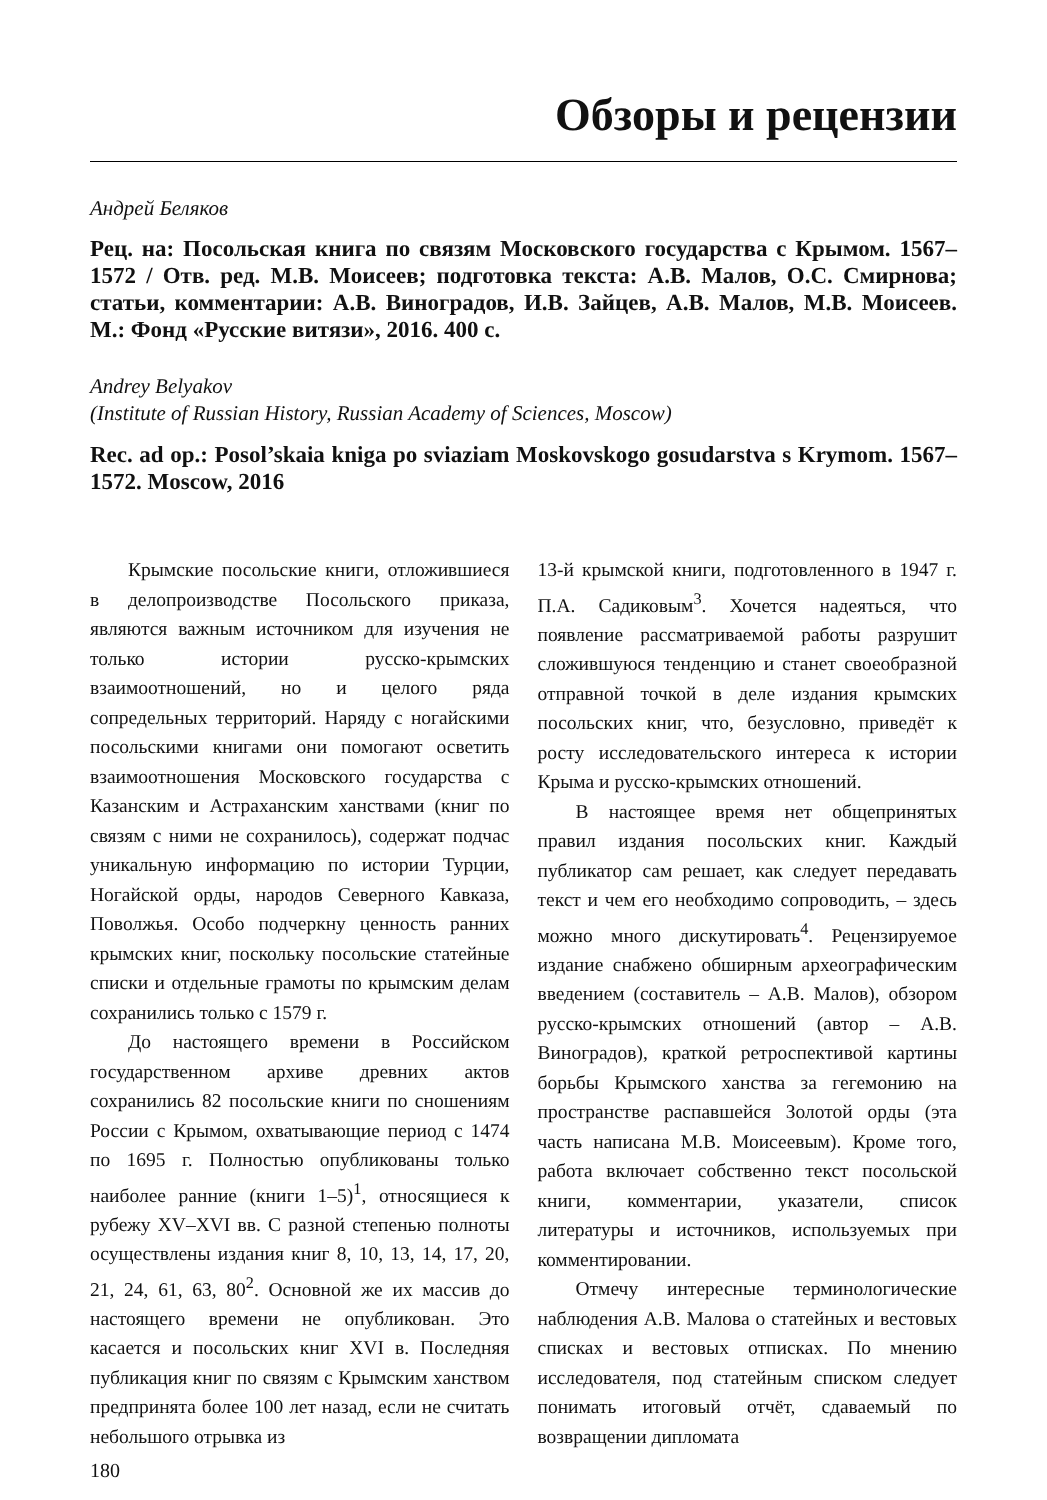Обзоры и рецензии
Андрей Беляков
Рец. на: Посольская книга по связям Московского государства с Крымом. 1567–1572 / Отв. ред. М.В. Моисеев; подготовка текста: А.В. Малов, О.С. Смирнова; статьи, комментарии: А.В. Виноградов, И.В. Зайцев, А.В. Малов, М.В. Моисеев. М.: Фонд «Русские витязи», 2016. 400 с.
Andrey Belyakov
(Institute of Russian History, Russian Academy of Sciences, Moscow)
Rec. ad op.: Posol’skaia kniga po sviaziam Moskovskogo gosudarstva s Krymom. 1567–1572. Moscow, 2016
Крымские посольские книги, отложившиеся в делопроизводстве Посольского приказа, являются важным источником для изучения не только истории русско-крымских взаимоотношений, но и целого ряда сопредельных территорий. Наряду с ногайскими посольскими книгами они помогают осветить взаимоотношения Московского государства с Казанским и Астраханским ханствами (книг по связям с ними не сохранилось), содержат подчас уникальную информацию по истории Турции, Ногайской орды, народов Северного Кавказа, Поволжья. Особо подчеркну ценность ранних крымских книг, поскольку посольские статейные списки и отдельные грамоты по крымским делам сохранились только с 1579 г.
До настоящего времени в Российском государственном архиве древних актов сохранились 82 посольские книги по сношениям России с Крымом, охватывающие период с 1474 по 1695 г. Полностью опубликованы только наиболее ранние (книги 1–5)<sup>1</sup>, относящиеся к рубежу XV–XVI вв. С разной степенью полноты осуществлены издания книг 8, 10, 13, 14, 17, 20, 21, 24, 61, 63, 80<sup>2</sup>. Основной же их массив до настоящего времени не опубликован. Это касается и посольских книг XVI в. Последняя публикация книг по связям с Крымским ханством предпринята более 100 лет назад, если не считать небольшого отрывка из
13-й крымской книги, подготовленного в 1947 г. П.А. Садиковым<sup>3</sup>. Хочется надеяться, что появление рассматриваемой работы разрушит сложившуюся тенденцию и станет своеобразной отправной точкой в деле издания крымских посольских книг, что, безусловно, приведёт к росту исследовательского интереса к истории Крыма и русско-крымских отношений.
В настоящее время нет общепринятых правил издания посольских книг. Каждый публикатор сам решает, как следует передавать текст и чем его необходимо сопроводить, – здесь можно много дискутировать<sup>4</sup>. Рецензируемое издание снабжено обширным археографическим введением (составитель – А.В. Малов), обзором русско-крымских отношений (автор – А.В. Виноградов), краткой ретроспективой картины борьбы Крымского ханства за гегемонию на пространстве распавшейся Золотой орды (эта часть написана М.В. Моисеевым). Кроме того, работа включает собственно текст посольской книги, комментарии, указатели, список литературы и источников, используемых при комментировании.
Отмечу интересные терминологические наблюдения А.В. Малова о статейных и вестовых списках и вестовых отписках. По мнению исследователя, под статейным списком следует понимать итоговый отчёт, сдаваемый по возвращении дипломата
180